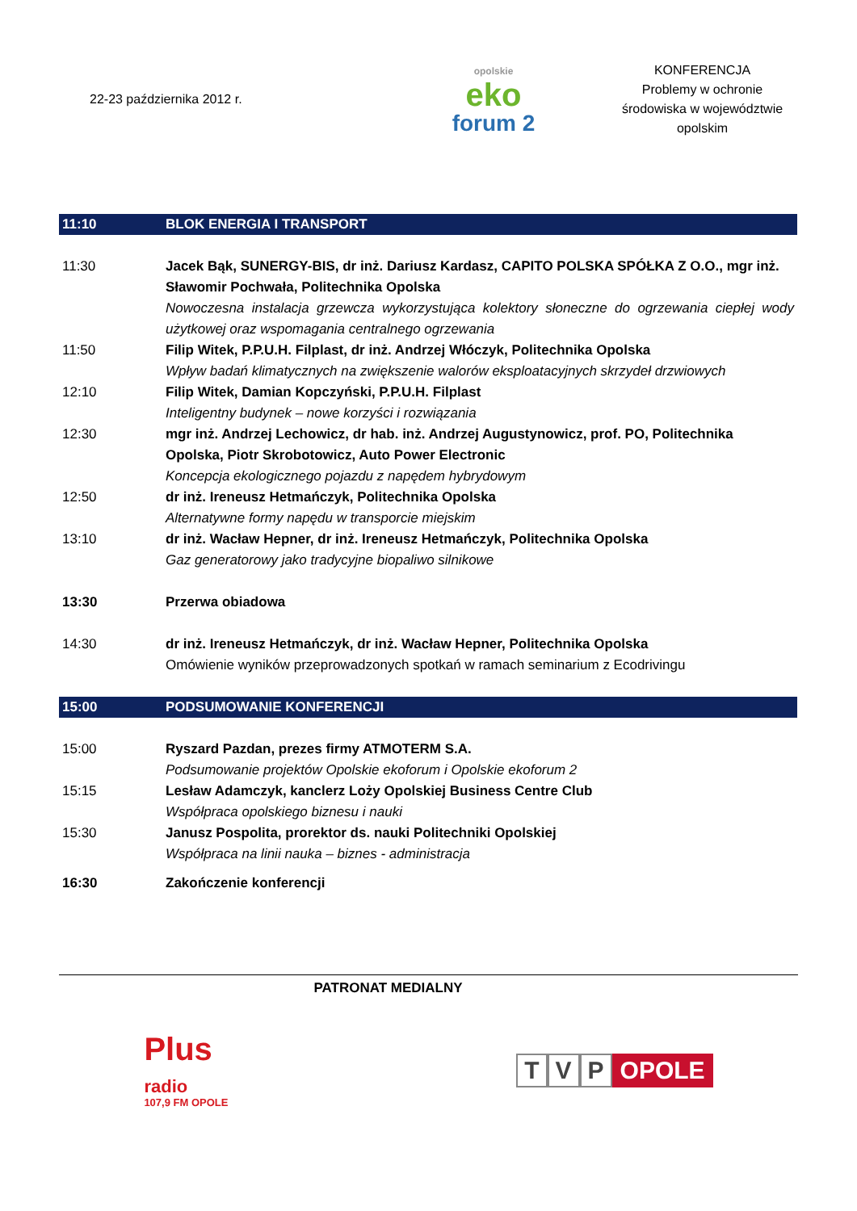22-23 października 2012 r.
opolskie
eko
forum 2
KONFERENCJA
Problemy w ochronie
środowiska w województwie
opolskim
| 11:10 | BLOK ENERGIA I TRANSPORT |
| 11:30 | Jacek Bąk, SUNERGY-BIS, dr inż. Dariusz Kardasz, CAPITO POLSKA SPÓŁKA Z O.O., mgr inż. Sławomir Pochwała, Politechnika Opolska Nowoczesna instalacja grzewcza wykorzystująca kolektory słoneczne do ogrzewania ciepłej wody użytkowej oraz wspomagania centralnego ogrzewania |
| 11:50 | Filip Witek, P.P.U.H. Filplast, dr inż. Andrzej Włóczyk, Politechnika Opolska Wpływ badań klimatycznych na zwiększenie walorów eksploatacyjnych skrzydeł drzwiowych |
| 12:10 | Filip Witek, Damian Kopczyński, P.P.U.H. Filplast Inteligentny budynek – nowe korzyści i rozwiązania |
| 12:30 | mgr inż. Andrzej Lechowicz, dr hab. inż. Andrzej Augustynowicz, prof. PO, Politechnika Opolska, Piotr Skrobotowicz, Auto Power Electronic Koncepcja ekologicznego pojazdu z napędem hybrydowym |
| 12:50 | dr inż. Ireneusz Hetmańczyk, Politechnika Opolska Alternatywne formy napędu w transporcie miejskim |
| 13:10 | dr inż. Wacław Hepner, dr inż. Ireneusz Hetmańczyk, Politechnika Opolska Gaz generatorowy jako tradycyjne biopaliwo silnikowe |
| 13:30 | Przerwa obiadowa |
| 14:30 | dr inż. Ireneusz Hetmańczyk, dr inż. Wacław Hepner, Politechnika Opolska Omówienie wyników przeprowadzonych spotkań w ramach seminarium z Ecodrivingu |
| 15:00 | PODSUMOWANIE KONFERENCJI |
| 15:00 | Ryszard Pazdan, prezes firmy ATMOTERM S.A. Podsumowanie projektów Opolskie ekoforum i Opolskie ekoforum 2 |
| 15:15 | Lesław Adamczyk, kanclerz Loży Opolskiej Business Centre Club Współpraca opolskiego biznesu i nauki |
| 15:30 | Janusz Pospolita, prorektor ds. nauki Politechniki Opolskiej Współpraca na linii nauka – biznes - administracja |
| 16:30 | Zakończenie konferencji |
PATRONAT MEDIALNY
Plus
radio
107,9 FM OPOLE
T V P OPOLE